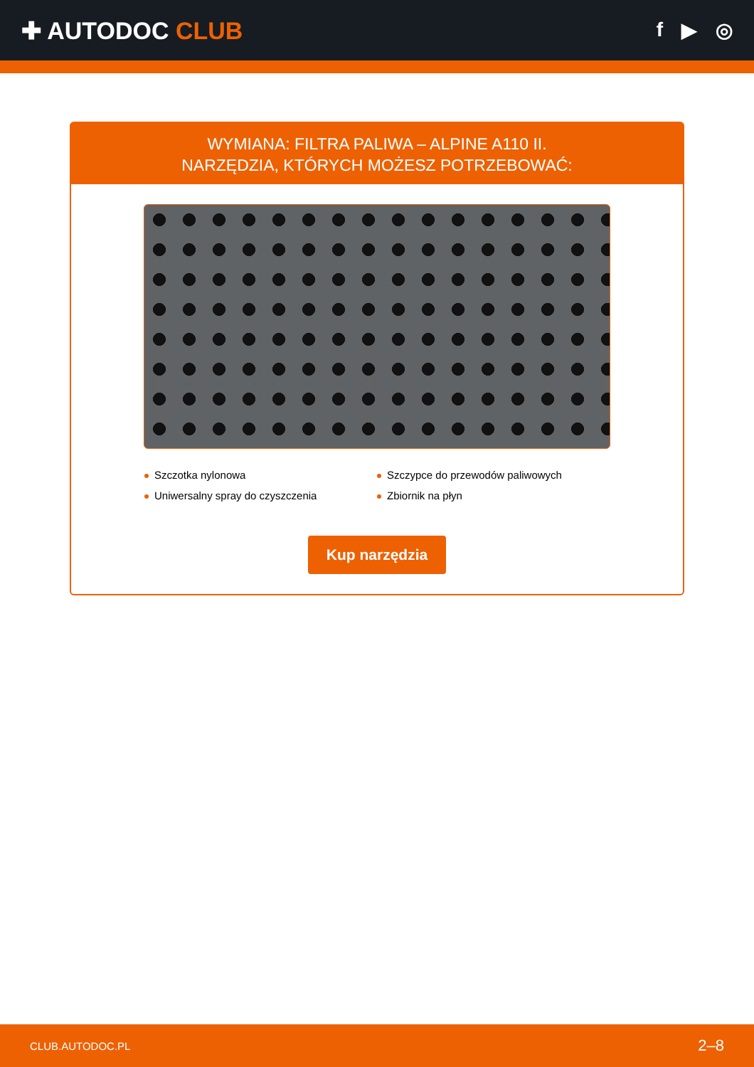✚ AUTODOC CLUB
f ▶ ◎
WYMIANA: FILTRA PALIWA – ALPINE A110 II.
NARZĘDZIA, KTÓRYCH MOŻESZ POTRZEBOWAĆ:
Szczotka nylonowa
Szczypce do przewodów paliwowych
Uniwersalny spray do czyszczenia
Zbiornik na płyn
Kup narzędzia
CLUB.AUTODOC.PL 2–8